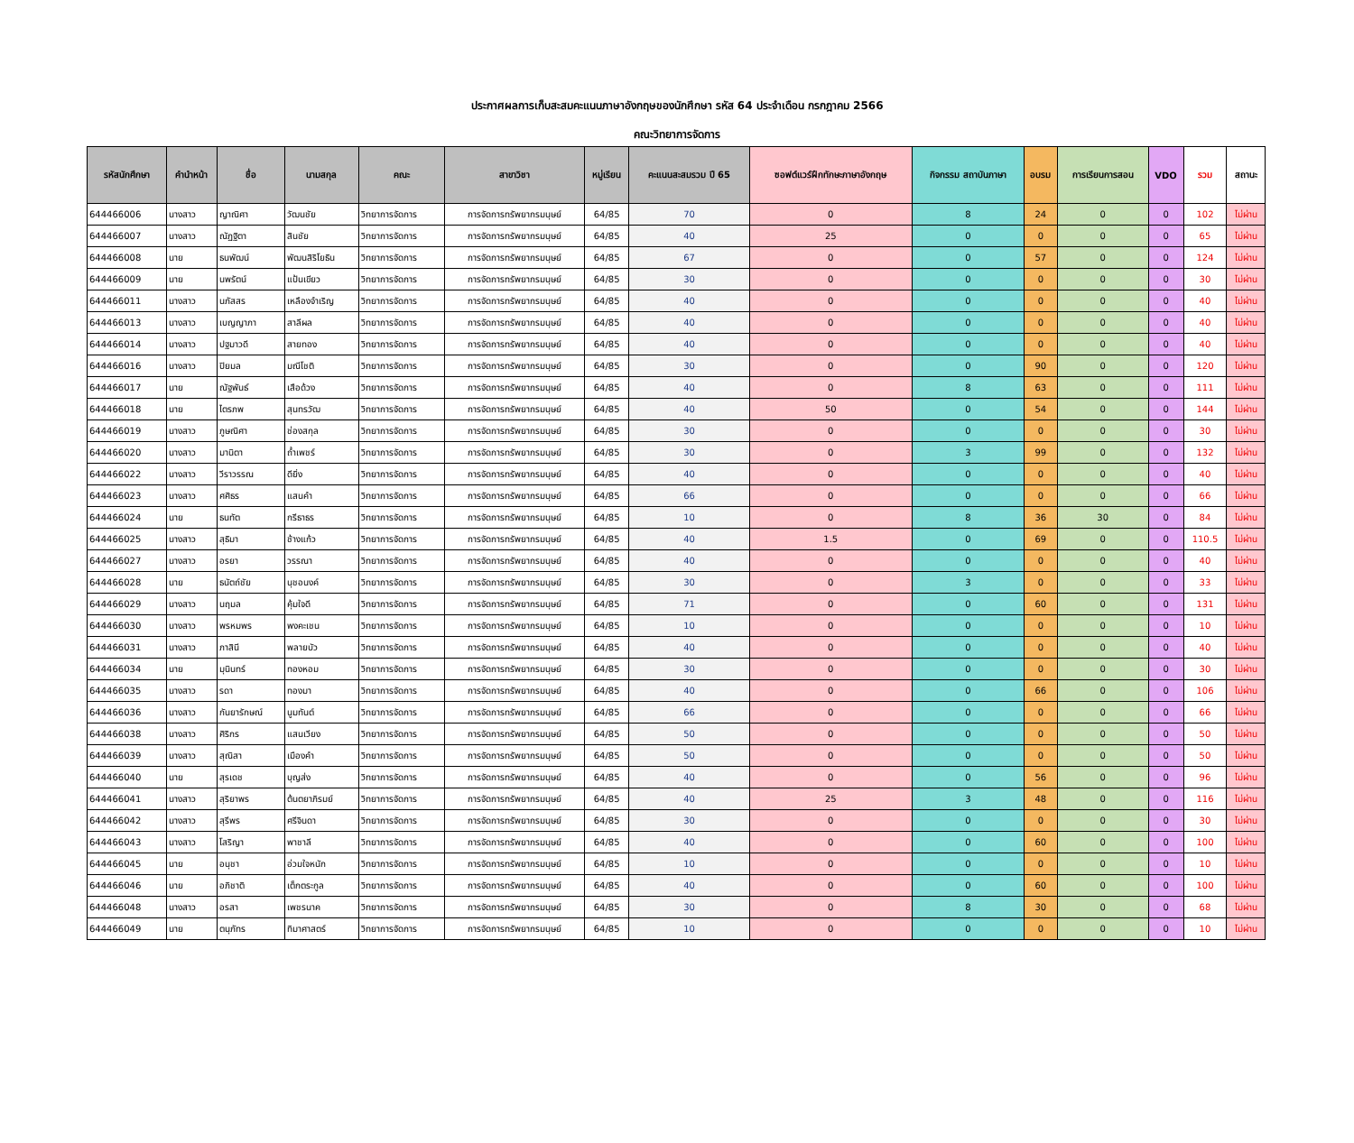ประกาศผลการเก็บสะสมคะแนนภาษาอังกฤษของนักศึกษา รหัส 64 ประจำเดือน กรกฎาคม 2566
คณะวิทยาการจัดการ
| รหัสนักศึกษา | คำนำหน้า | ชื่อ | นามสกุล | คณะ | สาขาวิชา | หมู่เรียน | คะแนนสะสมรวม ปี 65 | ซอฟต์แวร์ฝึกทักษะภาษาอังกฤษ | กิจกรรม สถาบันภาษา | อบรม | การเรียนการสอน | VDO | รวม | สถานะ |
| --- | --- | --- | --- | --- | --- | --- | --- | --- | --- | --- | --- | --- | --- | --- |
| 644466006 | นางสาว | ญาณิศา | วัฒนชัย | วิทยาการจัดการ | การจัดการทรัพยากรมนุษย์ | 64/85 | 70 | 0 | 8 | 24 | 0 | 0 | 102 | ไม่ผ่าน |
| 644466007 | นางสาว | ณัฏฐิตา | สินชัย | วิทยาการจัดการ | การจัดการทรัพยากรมนุษย์ | 64/85 | 40 | 25 | 0 | 0 | 0 | 0 | 65 | ไม่ผ่าน |
| 644466008 | นาย | ธนพัฒน์ | พัฒนสิริโยธิน | วิทยาการจัดการ | การจัดการทรัพยากรมนุษย์ | 64/85 | 67 | 0 | 0 | 57 | 0 | 0 | 124 | ไม่ผ่าน |
| 644466009 | นาย | นพรัตน์ | แป้นเขียว | วิทยาการจัดการ | การจัดการทรัพยากรมนุษย์ | 64/85 | 30 | 0 | 0 | 0 | 0 | 0 | 30 | ไม่ผ่าน |
| 644466011 | นางสาว | นภัสสร | เหลืองจำเริญ | วิทยาการจัดการ | การจัดการทรัพยากรมนุษย์ | 64/85 | 40 | 0 | 0 | 0 | 0 | 0 | 40 | ไม่ผ่าน |
| 644466013 | นางสาว | เบญญาภา | สาลีผล | วิทยาการจัดการ | การจัดการทรัพยากรมนุษย์ | 64/85 | 40 | 0 | 0 | 0 | 0 | 0 | 40 | ไม่ผ่าน |
| 644466014 | นางสาว | ปฐมาวดี | สายทอง | วิทยาการจัดการ | การจัดการทรัพยากรมนุษย์ | 64/85 | 40 | 0 | 0 | 0 | 0 | 0 | 40 | ไม่ผ่าน |
| 644466016 | นางสาว | ปิยมล | มณีโชติ | วิทยาการจัดการ | การจัดการทรัพยากรมนุษย์ | 64/85 | 30 | 0 | 0 | 90 | 0 | 0 | 120 | ไม่ผ่าน |
| 644466017 | นาย | ณัฐพันธ์ | เสือด้วง | วิทยาการจัดการ | การจัดการทรัพยากรมนุษย์ | 64/85 | 40 | 0 | 8 | 63 | 0 | 0 | 111 | ไม่ผ่าน |
| 644466018 | นาย | ไตรภพ | สุนทรวัฒ | วิทยาการจัดการ | การจัดการทรัพยากรมนุษย์ | 64/85 | 40 | 50 | 0 | 54 | 0 | 0 | 144 | ไม่ผ่าน |
| 644466019 | นางสาว | ภูษณิศา | ช่องสกุล | วิทยาการจัดการ | การจัดการทรัพยากรมนุษย์ | 64/85 | 30 | 0 | 0 | 0 | 0 | 0 | 30 | ไม่ผ่าน |
| 644466020 | นางสาว | มานิตา | ถ้ำเพชร์ | วิทยาการจัดการ | การจัดการทรัพยากรมนุษย์ | 64/85 | 30 | 0 | 3 | 99 | 0 | 0 | 132 | ไม่ผ่าน |
| 644466022 | นางสาว | วีราวรรณ | ดียิ่ง | วิทยาการจัดการ | การจัดการทรัพยากรมนุษย์ | 64/85 | 40 | 0 | 0 | 0 | 0 | 0 | 40 | ไม่ผ่าน |
| 644466023 | นางสาว | ศศิธร | แสนคำ | วิทยาการจัดการ | การจัดการทรัพยากรมนุษย์ | 64/85 | 66 | 0 | 0 | 0 | 0 | 0 | 66 | ไม่ผ่าน |
| 644466024 | นาย | ธนทัต | กรีธาธร | วิทยาการจัดการ | การจัดการทรัพยากรมนุษย์ | 64/85 | 10 | 0 | 8 | 36 | 30 | 0 | 84 | ไม่ผ่าน |
| 644466025 | นางสาว | สุธิมา | ช้างแก้ว | วิทยาการจัดการ | การจัดการทรัพยากรมนุษย์ | 64/85 | 40 | 1.5 | 0 | 69 | 0 | 0 | 110.5 | ไม่ผ่าน |
| 644466027 | นางสาว | อรยา | วรรณา | วิทยาการจัดการ | การจัดการทรัพยากรมนุษย์ | 64/85 | 40 | 0 | 0 | 0 | 0 | 0 | 40 | ไม่ผ่าน |
| 644466028 | นาย | ธนัตถ์ชัย | นุชอนงค์ | วิทยาการจัดการ | การจัดการทรัพยากรมนุษย์ | 64/85 | 30 | 0 | 3 | 0 | 0 | 0 | 33 | ไม่ผ่าน |
| 644466029 | นางสาว | นฤมล | คุ้มใจดี | วิทยาการจัดการ | การจัดการทรัพยากรมนุษย์ | 64/85 | 71 | 0 | 0 | 60 | 0 | 0 | 131 | ไม่ผ่าน |
| 644466030 | นางสาว | พรหมพร | พงคะเชน | วิทยาการจัดการ | การจัดการทรัพยากรมนุษย์ | 64/85 | 10 | 0 | 0 | 0 | 0 | 0 | 10 | ไม่ผ่าน |
| 644466031 | นางสาว | ภาสินี | พลายบัว | วิทยาการจัดการ | การจัดการทรัพยากรมนุษย์ | 64/85 | 40 | 0 | 0 | 0 | 0 | 0 | 40 | ไม่ผ่าน |
| 644466034 | นาย | มุนินทร์ | ทองหอม | วิทยาการจัดการ | การจัดการทรัพยากรมนุษย์ | 64/85 | 30 | 0 | 0 | 0 | 0 | 0 | 30 | ไม่ผ่าน |
| 644466035 | นางสาว | รดา | ทองมา | วิทยาการจัดการ | การจัดการทรัพยากรมนุษย์ | 64/85 | 40 | 0 | 0 | 66 | 0 | 0 | 106 | ไม่ผ่าน |
| 644466036 | นางสาว | กันยารักษณ์ | นูมทันต์ | วิทยาการจัดการ | การจัดการทรัพยากรมนุษย์ | 64/85 | 66 | 0 | 0 | 0 | 0 | 0 | 66 | ไม่ผ่าน |
| 644466038 | นางสาว | ศิริกร | แสนเวียง | วิทยาการจัดการ | การจัดการทรัพยากรมนุษย์ | 64/85 | 50 | 0 | 0 | 0 | 0 | 0 | 50 | ไม่ผ่าน |
| 644466039 | นางสาว | สุณิสา | เมืองคำ | วิทยาการจัดการ | การจัดการทรัพยากรมนุษย์ | 64/85 | 50 | 0 | 0 | 0 | 0 | 0 | 50 | ไม่ผ่าน |
| 644466040 | นาย | สุรเดช | บุญส่ง | วิทยาการจัดการ | การจัดการทรัพยากรมนุษย์ | 64/85 | 40 | 0 | 0 | 56 | 0 | 0 | 96 | ไม่ผ่าน |
| 644466041 | นางสาว | สุริยาพร | ต้นตยาภิรมย์ | วิทยาการจัดการ | การจัดการทรัพยากรมนุษย์ | 64/85 | 40 | 25 | 3 | 48 | 0 | 0 | 116 | ไม่ผ่าน |
| 644466042 | นางสาว | สุรีพร | ศรีจินดา | วิทยาการจัดการ | การจัดการทรัพยากรมนุษย์ | 64/85 | 30 | 0 | 0 | 0 | 0 | 0 | 30 | ไม่ผ่าน |
| 644466043 | นางสาว | โสริญา | พาชาลี | วิทยาการจัดการ | การจัดการทรัพยากรมนุษย์ | 64/85 | 40 | 0 | 0 | 60 | 0 | 0 | 100 | ไม่ผ่าน |
| 644466045 | นาย | อนุชา | อ่วมใจหนัก | วิทยาการจัดการ | การจัดการทรัพยากรมนุษย์ | 64/85 | 10 | 0 | 0 | 0 | 0 | 0 | 10 | ไม่ผ่าน |
| 644466046 | นาย | อภิชาติ | เต็กตระกูล | วิทยาการจัดการ | การจัดการทรัพยากรมนุษย์ | 64/85 | 40 | 0 | 0 | 60 | 0 | 0 | 100 | ไม่ผ่าน |
| 644466048 | นางสาว | อรสา | เพชรนาค | วิทยาการจัดการ | การจัดการทรัพยากรมนุษย์ | 64/85 | 30 | 0 | 8 | 30 | 0 | 0 | 68 | ไม่ผ่าน |
| 644466049 | นาย | ตนุภัทร | ทิมาศาสตร์ | วิทยาการจัดการ | การจัดการทรัพยากรมนุษย์ | 64/85 | 10 | 0 | 0 | 0 | 0 | 0 | 10 | ไม่ผ่าน |